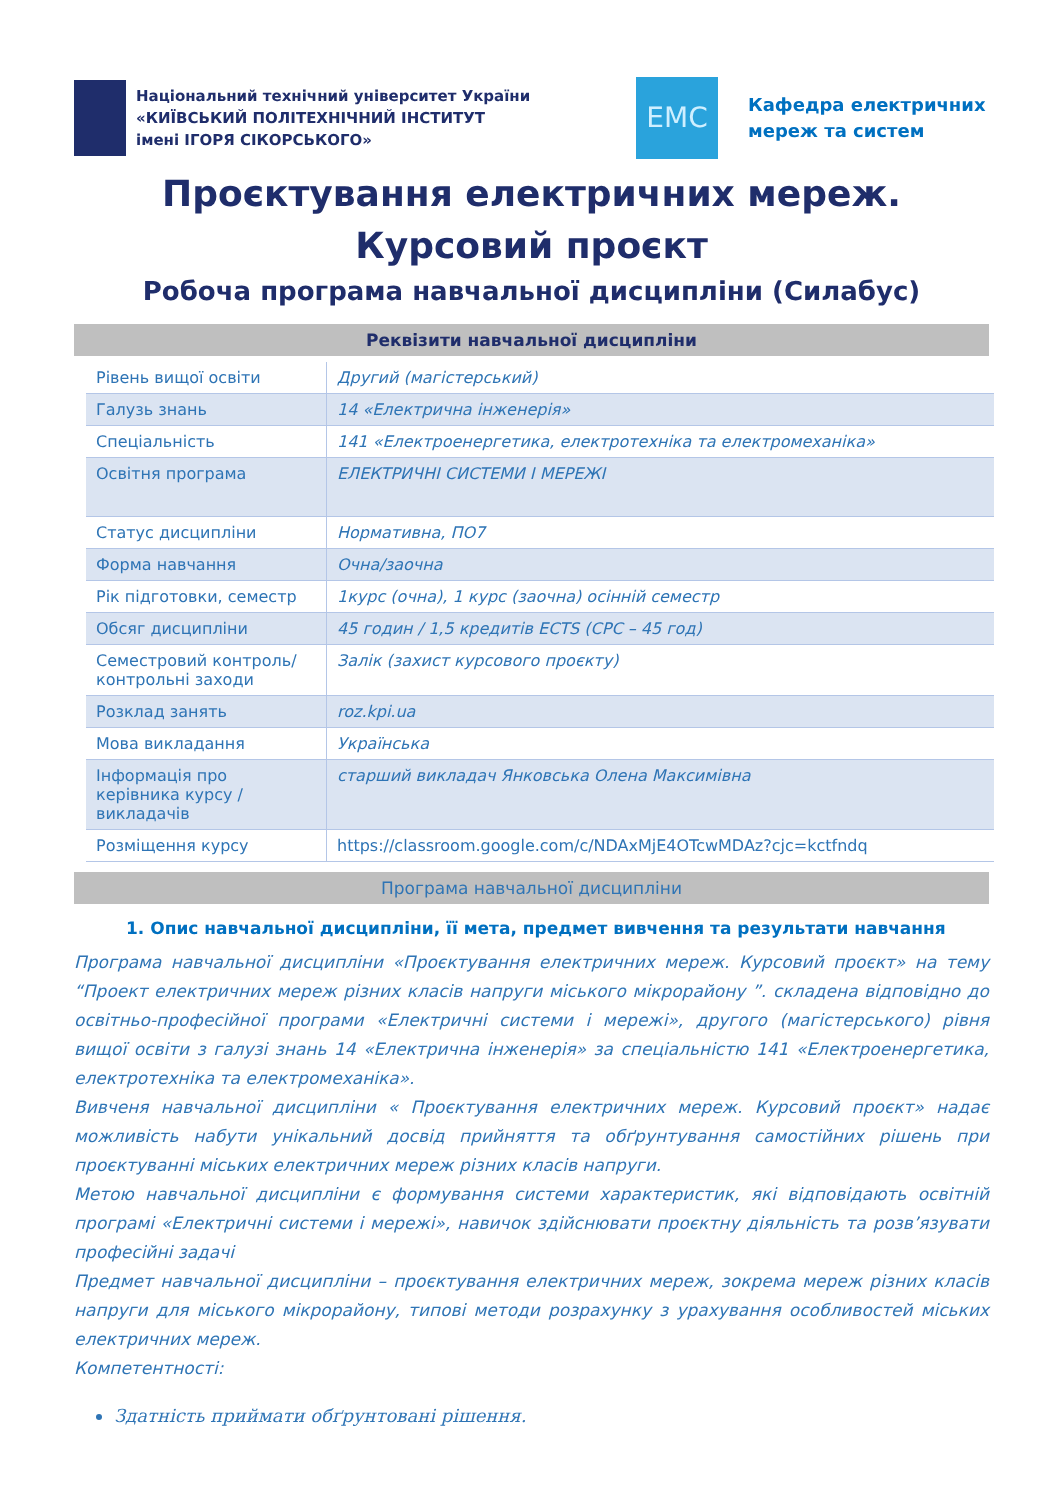Національний технічний університет України
«КИЇВСЬКИЙ ПОЛІТЕХНІЧНИЙ ІНСТИТУТ
імені ІГОРЯ СІКОРСЬКОГО»
EMC
Кафедра електричних
мереж та систем
Проєктування електричних мереж.
Курсовий проєкт
Робоча програма навчальної дисципліни (Силабус)
Реквізити навчальної дисципліни
| Рівень вищої освіти | Другий (магістерський) |
| Галузь знань | 14 «Електрична інженерія» |
| Спеціальність | 141 «Електроенергетика, електротехніка та електромеханіка» |
| Освітня програма | ЕЛЕКТРИЧНІ СИСТЕМИ І МЕРЕЖІ |
| Статус дисципліни | Нормативна, ПО7 |
| Форма навчання | Очна/заочна |
| Рік підготовки, семестр | 1курс (очна), 1 курс (заочна) осінній семестр |
| Обсяг дисципліни | 45 годин / 1,5 кредитів ECTS (СРС – 45 год) |
| Семестровий контроль/ контрольні заходи | Залік (захист курсового проєкту) |
| Розклад занять | roz.kpi.ua |
| Мова викладання | Українська |
| Інформація про керівника курсу / викладачів | старший викладач Янковська Олена Максимівна |
| Розміщення курсу | https://classroom.google.com/c/NDAxMjE4OTcwMDAz?cjc=kctfndq |
Програма навчальної дисципліни
1. Опис навчальної дисципліни, її мета, предмет вивчення та результати навчання
Програма навчальної дисципліни «Проєктування електричних мереж. Курсовий проєкт» на тему “Проект електричних мереж різних класів напруги міського мікрорайону ”. складена відповідно до освітньо-професійної програми «Електричні системи і мережі», другого (магістерського) рівня вищої освіти з галузі знань 14 «Електрична інженерія» за спеціальністю 141 «Електроенергетика, електротехніка та електромеханіка».
Вивченя навчальної дисципліни « Проєктування електричних мереж. Курсовий проєкт» надає можливість набути унікальний досвід прийняття та обґрунтування самостійних рішень при проєктуванні міських електричних мереж різних класів напруги.
Метою навчальної дисципліни є формування системи характеристик, які відповідають освітній програмі «Електричні системи і мережі», навичок здійснювати проєктну діяльність та розв’язувати професійні задачі
Предмет навчальної дисципліни – проєктування електричних мереж, зокрема мереж різних класів напруги для міського мікрорайону, типові методи розрахунку з урахування особливостей міських електричних мереж.
Компетентності:
Здатність приймати обґрунтовані рішення.